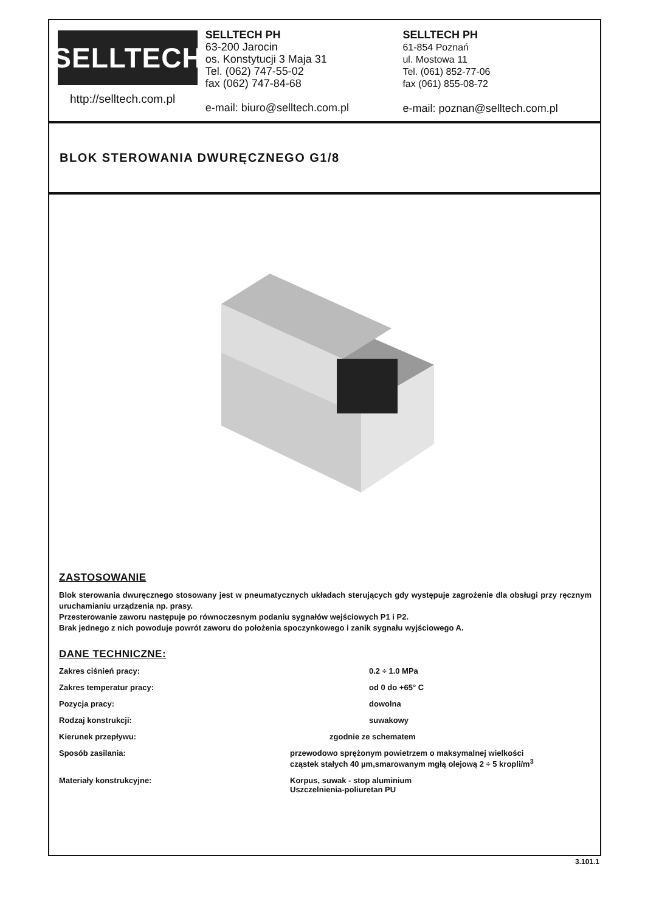SELLTECH
http://selltech.com.pl
SELLTECH PH
63-200 Jarocin
os. Konstytucji 3 Maja 31
Tel. (062) 747-55-02
fax (062) 747-84-68
e-mail: biuro@selltech.com.pl
SELLTECH PH
61-854 Poznań
ul. Mostowa 11
Tel. (061) 852-77-06
fax (061) 855-08-72
e-mail: poznan@selltech.com.pl
BLOK STEROWANIA DWURĘCZNEGO G1/8
ZASTOSOWANIE
Blok sterowania dwuręcznego stosowany jest w pneumatycznych układach sterujących gdy występuje zagrożenie dla obsługi przy ręcznym uruchamianiu urządzenia np. prasy.
Przesterowanie zaworu następuje po równoczesnym podaniu sygnałów wejściowych P1 i P2.
Brak jednego z nich powoduje powrót zaworu do położenia spoczynkowego i zanik sygnału wyjściowego A.
DANE TECHNICZNE:
| Zakres ciśnień pracy: | 0.2 ÷ 1.0 MPa |
| Zakres temperatur pracy: | od 0 do +65° C |
| Pozycja pracy: | dowolna |
| Rodzaj konstrukcji: | suwakowy |
| Kierunek przepływu: | zgodnie ze schematem |
| Sposób zasilania: | przewodowo sprężonym powietrzem o maksymalnej wielkości cząstek stałych 40 µm,smarowanym mgłą olejową 2 ÷ 5 kropli/m<sup>3</sup> |
| Materiały konstrukcyjne: | Korpus, suwak - stop aluminium Uszczelnienia-poliuretan PU |
3.101.1